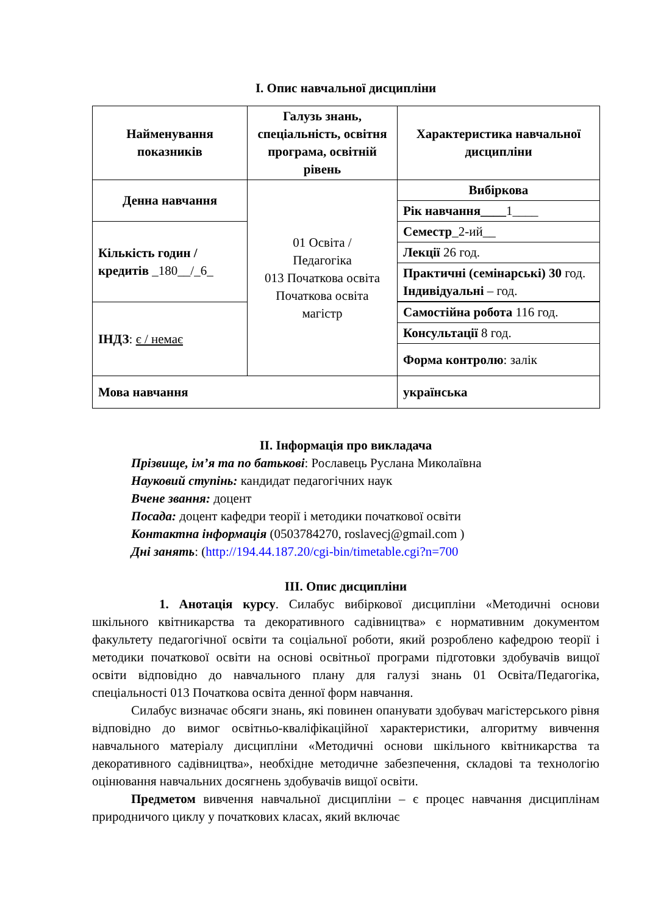І. Опис навчальної дисципліни
| Найменування показників | Галузь знань, спеціальність, освітня програма, освітній рівень | Характеристика навчальної дисципліни |
| --- | --- | --- |
| Денна навчання | 01 Освіта / Педагогіка 013 Початкова освіта Початкова освіта магістр | Вибіркова |
| | | Рік навчання____ 1____ |
| Кількість годин / кредитів _180__/_6_ | | Семестр _2-ий__ |
| | | Лекції 26 год. |
| | | Практичні (семінарські) 30 год. Індивідуальні – год. |
| ІНДЗ : є / немає | | Самостійна робота 116 год. |
| | | Консультації 8 год. |
| | | Форма контролю : залік |
| Мова навчання | | українська |
ІІ. Інформація про викладача
Прізвище, ім’я та по батькові: Рославець Руслана Миколаївна
Науковий ступінь: кандидат педагогічних наук
Вчене звання: доцент
Посада: доцент кафедри теорії і методики початкової освіти
Контактна інформація (0503784270, roslavecj@gmail.com )
Дні занять: (http://194.44.187.20/cgi-bin/timetable.cgi?n=700
ІІІ. Опис дисципліни
1. Анотація курсу. Силабус вибіркової дисципліни «Методичні основи шкільного квітникарства та декоративного садівництва» є нормативним документом факультету педагогічної освіти та соціальної роботи, який розроблено кафедрою теорії і методики початкової освіти на основі освітньої програми підготовки здобувачів вищої освіти відповідно до навчального плану для галузі знань 01 Освіта/Педагогіка, спеціальності 013 Початкова освіта денної форм навчання.
Силабус визначає обсяги знань, які повинен опанувати здобувач магістерського рівня відповідно до вимог освітньо-кваліфікаційної характеристики, алгоритму вивчення навчального матеріалу дисципліни «Методичні основи шкільного квітникарства та декоративного садівництва», необхідне методичне забезпечення, складові та технологію оцінювання навчальних досягнень здобувачів вищої освіти.
Предметом вивчення навчальної дисципліни – є процес навчання дисциплінам природничого циклу у початкових класах, який включає